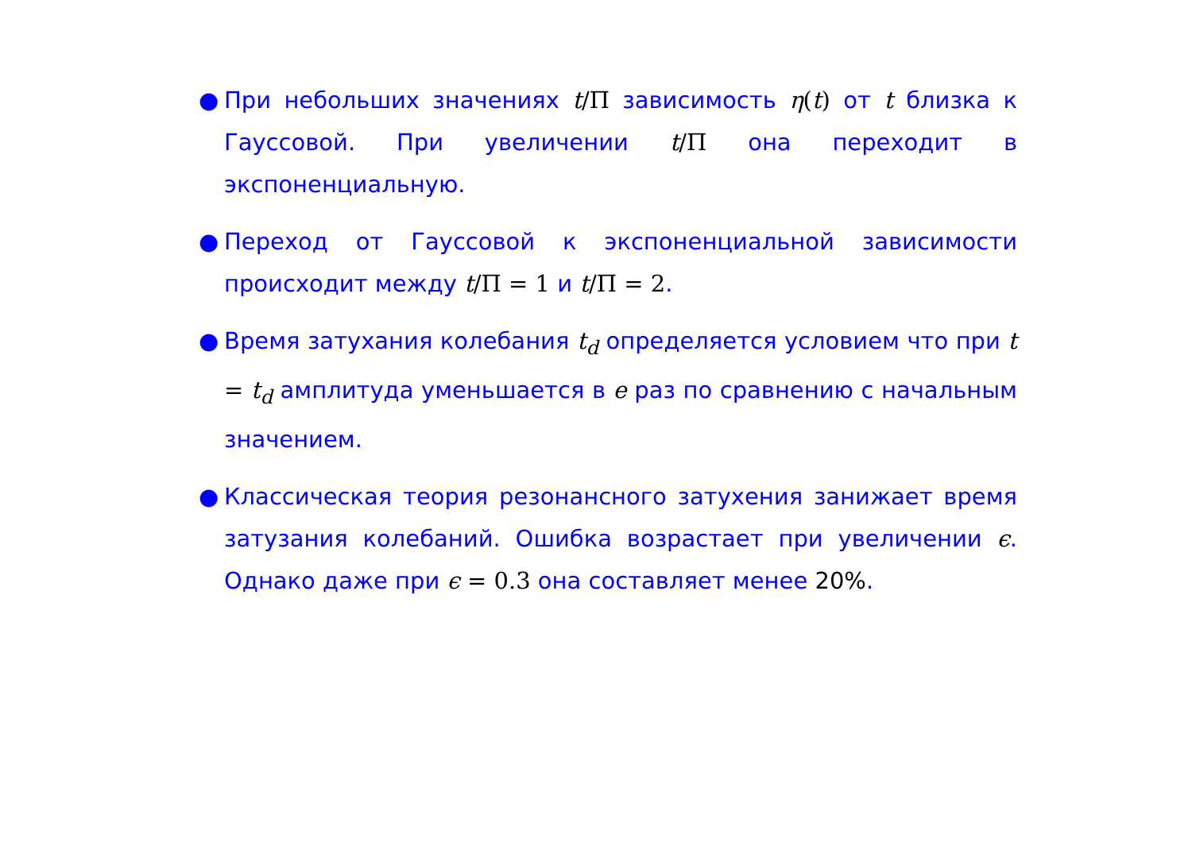● При небольших значениях t/Π зависимость η(t) от t близка к Гауссовой. При увеличении t/Π она переходит в экспоненциальную.
● Переход от Гауссовой к экспоненциальной зависимости происходит между t/Π = 1 и t/Π = 2.
● Время затухания колебания t<sub>d</sub> определяется условием что при t = t<sub>d</sub> амплитуда уменьшается в e раз по сравнению с начальным значением.
● Классическая теория резонансного затухения занижает время затузания колебаний. Ошибка возрастает при увеличении ϵ. Однако даже при ϵ = 0.3 она составляет менее 20%.